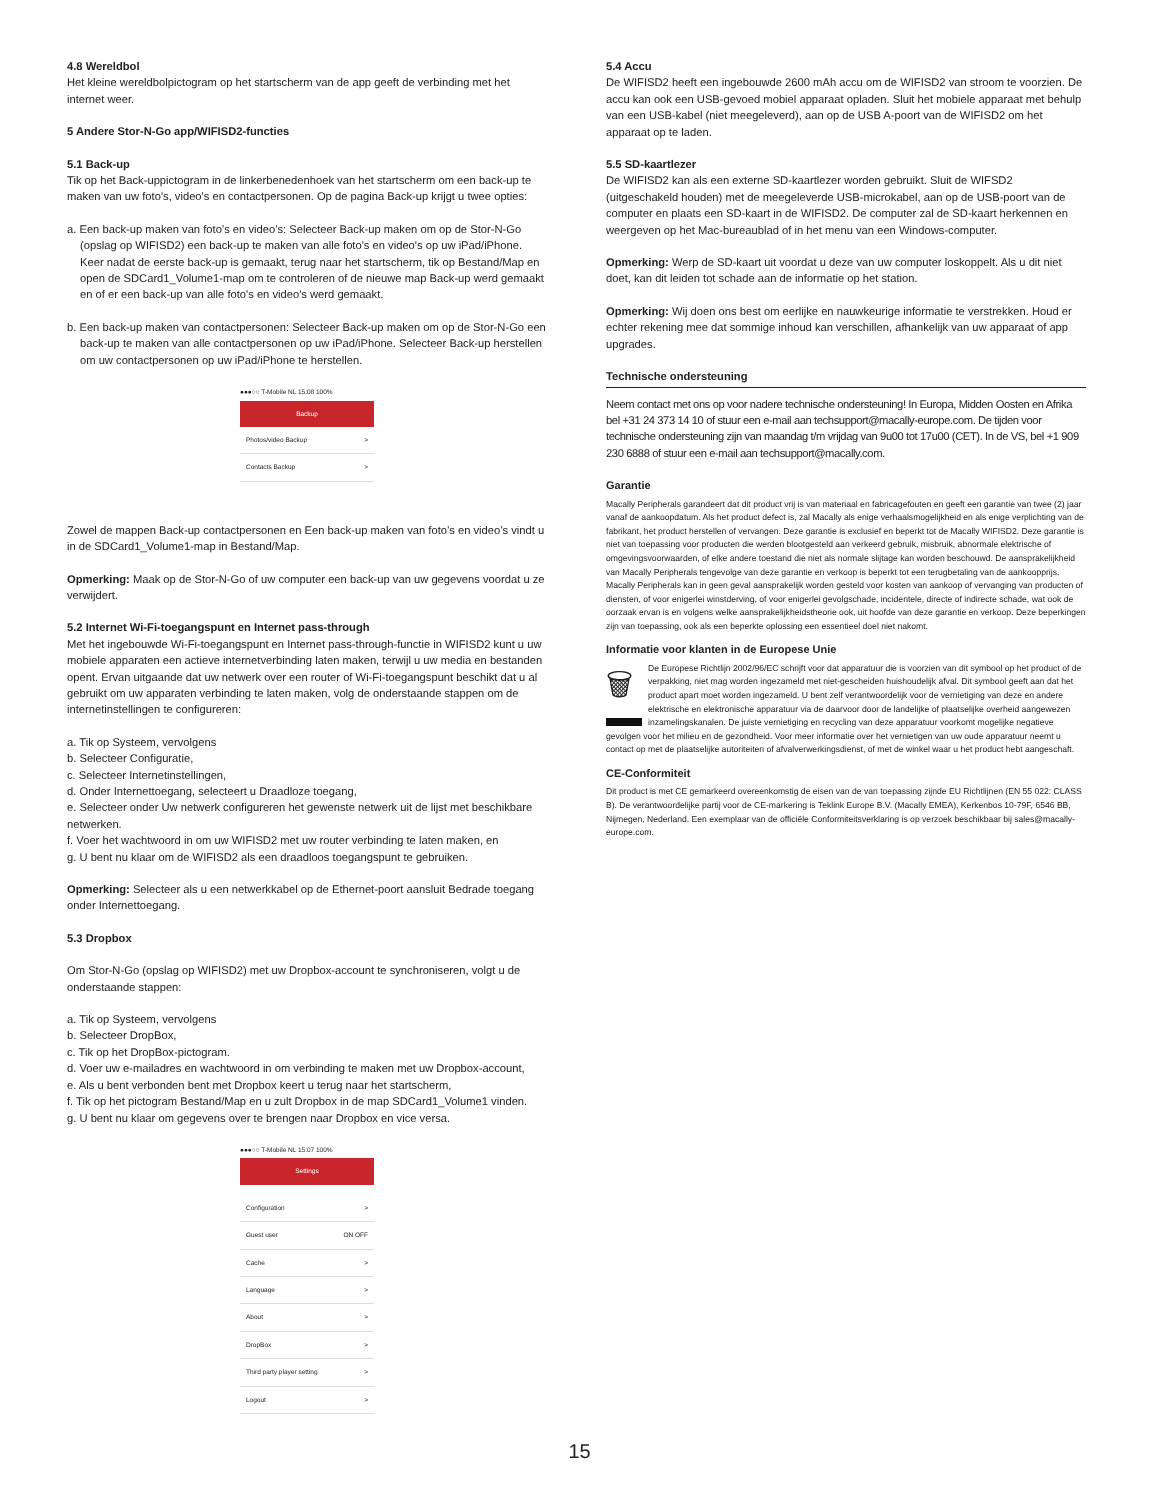4.8 Wereldbol
Het kleine wereldbolpictogram op het startscherm van de app geeft de verbinding met het internet weer.
5 Andere Stor-N-Go app/WIFISD2-functies
5.1 Back-up
Tik op het Back-uppictogram in de linkerbenedenhoek van het startscherm om een back-up te maken van uw foto's, video's en contactpersonen. Op de pagina Back-up krijgt u twee opties:
a. Een back-up maken van foto’s en video’s: Selecteer Back-up maken om op de Stor-N-Go (opslag op WIFISD2) een back-up te maken van alle foto's en video's op uw iPad/iPhone. Keer nadat de eerste back-up is gemaakt, terug naar het startscherm, tik op Bestand/Map en open de SDCard1_Volume1-map om te controleren of de nieuwe map Back-up werd gemaakt en of er een back-up van alle foto's en video's werd gemaakt.
b. Een back-up maken van contactpersonen: Selecteer Back-up maken om op de Stor-N-Go een back-up te maken van alle contactpersonen op uw iPad/iPhone. Selecteer Back-up herstellen om uw contactpersonen op uw iPad/iPhone te herstellen.
●●●○○ T-Mobile NL 15:08 100%
Backup
Photos/video Backup >
Contacts Backup >
Zowel de mappen Back-up contactpersonen en Een back-up maken van foto’s en video’s vindt u in de SDCard1_Volume1-map in Bestand/Map.
Opmerking: Maak op de Stor-N-Go of uw computer een back-up van uw gegevens voordat u ze verwijdert.
5.2 Internet Wi-Fi-toegangspunt en Internet pass-through
Met het ingebouwde Wi-Fi-toegangspunt en Internet pass-through-functie in WIFISD2 kunt u uw mobiele apparaten een actieve internetverbinding laten maken, terwijl u uw media en bestanden opent. Ervan uitgaande dat uw netwerk over een router of Wi-Fi-toegangspunt beschikt dat u al gebruikt om uw apparaten verbinding te laten maken, volg de onderstaande stappen om de internetinstellingen te configureren:
a. Tik op Systeem, vervolgens
b. Selecteer Configuratie,
c. Selecteer Internetinstellingen,
d. Onder Internettoegang, selecteert u Draadloze toegang,
e. Selecteer onder Uw netwerk configureren het gewenste netwerk uit de lijst met beschikbare netwerken.
f. Voer het wachtwoord in om uw WIFISD2 met uw router verbinding te laten maken, en
g. U bent nu klaar om de WIFISD2 als een draadloos toegangspunt te gebruiken.
Opmerking: Selecteer als u een netwerkkabel op de Ethernet-poort aansluit Bedrade toegang onder Internettoegang.
5.3 Dropbox
Om Stor-N-Go (opslag op WIFISD2) met uw Dropbox-account te synchroniseren, volgt u de onderstaande stappen:
a. Tik op Systeem, vervolgens
b. Selecteer DropBox,
c. Tik op het DropBox-pictogram.
d. Voer uw e-mailadres en wachtwoord in om verbinding te maken met uw Dropbox-account,
e. Als u bent verbonden bent met Dropbox keert u terug naar het startscherm,
f. Tik op het pictogram Bestand/Map en u zult Dropbox in de map SDCard1_Volume1 vinden.
g. U bent nu klaar om gegevens over te brengen naar Dropbox en vice versa.
●●●○○ T-Mobile NL 15:07 100%
Settings
Configuration >
Guest user ON OFF
Cache >
Language >
About >
DropBox >
Third party player setting >
Logout >
5.4 Accu
De WIFISD2 heeft een ingebouwde 2600 mAh accu om de WIFISD2 van stroom te voorzien. De accu kan ook een USB-gevoed mobiel apparaat opladen. Sluit het mobiele apparaat met behulp van een USB-kabel (niet meegeleverd), aan op de USB A-poort van de WIFISD2 om het apparaat op te laden.
5.5 SD-kaartlezer
De WIFISD2 kan als een externe SD-kaartlezer worden gebruikt. Sluit de WIFSD2 (uitgeschakeld houden) met de meegeleverde USB-microkabel, aan op de USB-poort van de computer en plaats een SD-kaart in de WIFISD2. De computer zal de SD-kaart herkennen en weergeven op het Mac-bureaublad of in het menu van een Windows-computer.
Opmerking: Werp de SD-kaart uit voordat u deze van uw computer loskoppelt. Als u dit niet doet, kan dit leiden tot schade aan de informatie op het station.
Opmerking: Wij doen ons best om eerlijke en nauwkeurige informatie te verstrekken. Houd er echter rekening mee dat sommige inhoud kan verschillen, afhankelijk van uw apparaat of app upgrades.
Technische ondersteuning
Neem contact met ons op voor nadere technische ondersteuning! In Europa, Midden Oosten en Afrika bel +31 24 373 14 10 of stuur een e-mail aan techsupport@macally-europe.com. De tijden voor technische ondersteuning zijn van maandag t/m vrijdag van 9u00 tot 17u00 (CET). In de VS, bel +1 909 230 6888 of stuur een e-mail aan techsupport@macally.com.
Garantie
Macally Peripherals garandeert dat dit product vrij is van materiaal en fabricagefouten en geeft een garantie van twee (2) jaar vanaf de aankoopdatum. Als het product defect is, zal Macally als enige verhaalsmogelijkheid en als enige verplichting van de fabrikant, het product herstellen of vervangen. Deze garantie is exclusief en beperkt tot de Macally WIFISD2. Deze garantie is niet van toepassing voor producten die werden blootgesteld aan verkeerd gebruik, misbruik, abnormale elektrische of omgevingsvoorwaarden, of elke andere toestand die niet als normale slijtage kan worden beschouwd. De aansprakelijkheid van Macally Peripherals tengevolge van deze garantie en verkoop is beperkt tot een terugbetaling van de aankoopprijs. Macally Peripherals kan in geen geval aansprakelijk worden gesteld voor kosten van aankoop of vervanging van producten of diensten, of voor enigerlei winstderving, of voor enigerlei gevolgschade, incidentele, directe of indirecte schade, wat ook de oorzaak ervan is en volgens welke aansprakelijkheidstheorie ook, uit hoofde van deze garantie en verkoop. Deze beperkingen zijn van toepassing, ook als een beperkte oplossing een essentieel doel niet nakomt.
Informatie voor klanten in de Europese Unie
🗑 De Europese Richtlijn 2002/96/EC schrijft voor dat apparatuur die is voorzien van dit symbool op het product of de verpakking, niet mag worden ingezameld met niet-gescheiden huishoudelijk afval. Dit symbool geeft aan dat het product apart moet worden ingezameld. U bent zelf verantwoordelijk voor de vernietiging van deze en andere elektrische en elektronische apparatuur via de daarvoor door de landelijke of plaatselijke overheid aangewezen inzamelingskanalen. De juiste vernietiging en recycling van deze apparatuur voorkomt mogelijke negatieve gevolgen voor het milieu en de gezondheid. Voor meer informatie over het vernietigen van uw oude apparatuur neemt u contact op met de plaatselijke autoriteiten of afvalverwerkingsdienst, of met de winkel waar u het product hebt aangeschaft.
CE-Conformiteit
Dit product is met CE gemarkeerd overeenkomstig de eisen van de van toepassing zijnde EU Richtlijnen (EN 55 022: CLASS B). De verantwoordelijke partij voor de CE-markering is Teklink Europe B.V. (Macally EMEA), Kerkenbos 10-79F, 6546 BB, Nijmegen, Nederland. Een exemplaar van de officiële Conformiteitsverklaring is op verzoek beschikbaar bij sales@macally-europe.com.
15